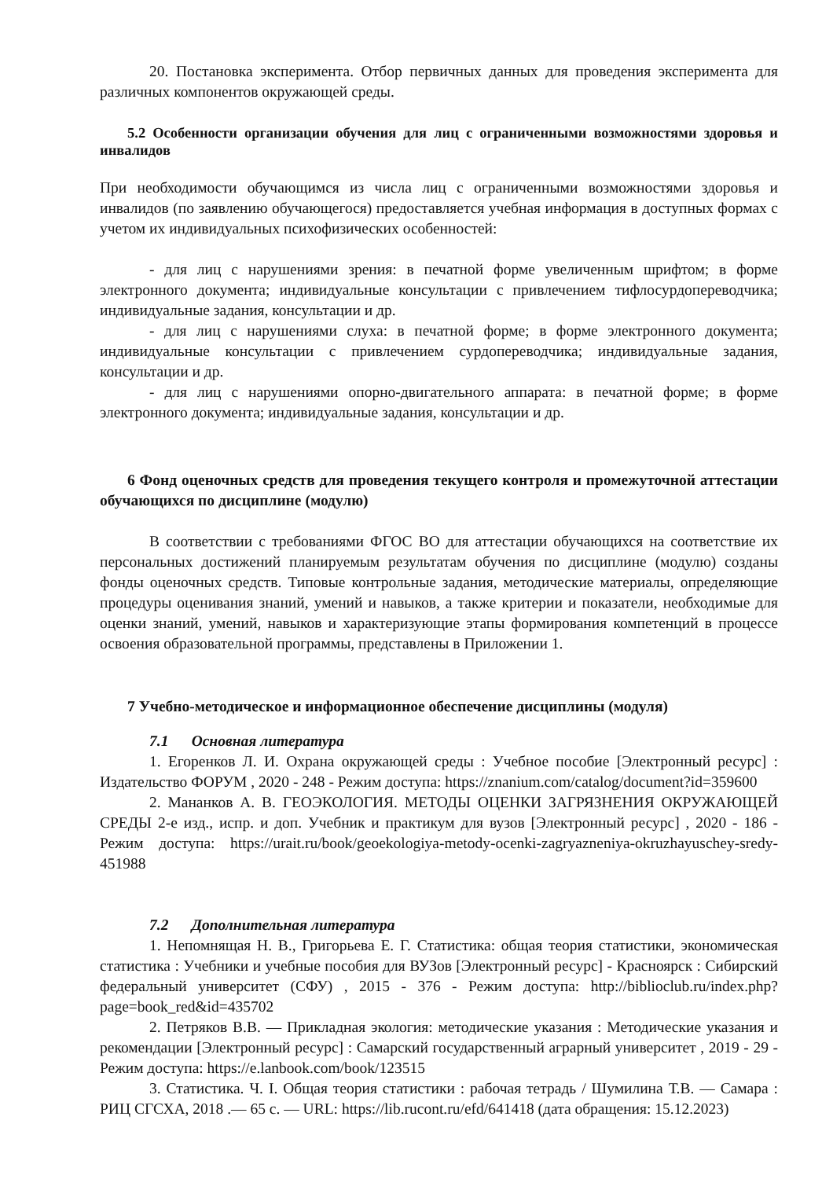20. Постановка эксперимента. Отбор первичных данных для проведения эксперимента для различных компонентов окружающей среды.
5.2 Особенности организации обучения для лиц с ограниченными возможностями здоровья и инвалидов
При необходимости обучающимся из числа лиц с ограниченными возможностями здоровья и инвалидов (по заявлению обучающегося) предоставляется учебная информация в доступных формах с учетом их индивидуальных психофизических особенностей:
- для лиц с нарушениями зрения: в печатной форме увеличенным шрифтом; в форме электронного документа; индивидуальные консультации с привлечением тифлосурдопереводчика; индивидуальные задания, консультации и др.
- для лиц с нарушениями слуха: в печатной форме; в форме электронного документа; индивидуальные консультации с привлечением сурдопереводчика; индивидуальные задания, консультации и др.
- для лиц с нарушениями опорно-двигательного аппарата: в печатной форме; в форме электронного документа; индивидуальные задания, консультации и др.
6 Фонд оценочных средств для проведения текущего контроля и промежуточной аттестации обучающихся по дисциплине (модулю)
В соответствии с требованиями ФГОС ВО для аттестации обучающихся на соответствие их персональных достижений планируемым результатам обучения по дисциплине (модулю) созданы фонды оценочных средств. Типовые контрольные задания, методические материалы, определяющие процедуры оценивания знаний, умений и навыков, а также критерии и показатели, необходимые для оценки знаний, умений, навыков и характеризующие этапы формирования компетенций в процессе освоения образовательной программы, представлены в Приложении 1.
7 Учебно-методическое и информационное обеспечение дисциплины (модуля)
7.1 Основная литература
1. Егоренков Л. И. Охрана окружающей среды : Учебное пособие [Электронный ресурс] : Издательство ФОРУМ , 2020 - 248 - Режим доступа: https://znanium.com/catalog/document?id=359600
2. Мананков А. В. ГЕОЭКОЛОГИЯ. МЕТОДЫ ОЦЕНКИ ЗАГРЯЗНЕНИЯ ОКРУЖАЮЩЕЙ СРЕДЫ 2-е изд., испр. и доп. Учебник и практикум для вузов [Электронный ресурс] , 2020 - 186 - Режим доступа: https://urait.ru/book/geoekologiya-metody-ocenki-zagryazneniya-okruzhayuschey-sredy-451988
7.2 Дополнительная литература
1. Непомнящая Н. В., Григорьева Е. Г. Статистика: общая теория статистики, экономическая статистика : Учебники и учебные пособия для ВУЗов [Электронный ресурс] - Красноярск : Сибирский федеральный университет (СФУ) , 2015 - 376 - Режим доступа: http://biblioclub.ru/index.php?page=book_red&id=435702
2. Петряков В.В. — Прикладная экология: методические указания : Методические указания и рекомендации [Электронный ресурс] : Самарский государственный аграрный университет , 2019 - 29 - Режим доступа: https://e.lanbook.com/book/123515
3. Статистика. Ч. I. Общая теория статистики : рабочая тетрадь / Шумилина Т.В. — Самара : РИЦ СГСХА, 2018 .— 65 с. — URL: https://lib.rucont.ru/efd/641418 (дата обращения: 15.12.2023)